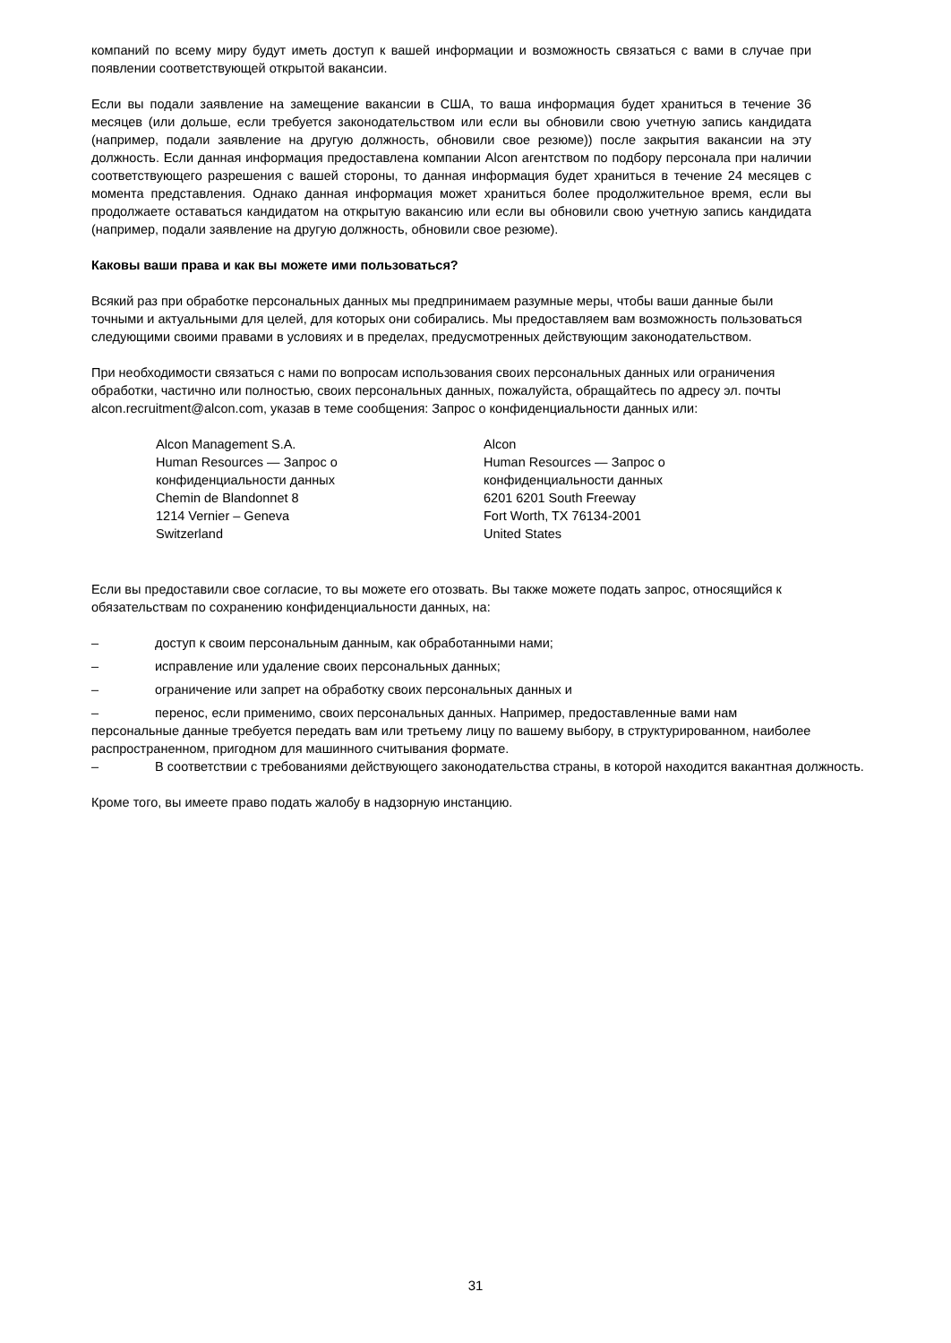компаний по всему миру будут иметь доступ к вашей информации и возможность связаться с вами в случае при появлении соответствующей открытой вакансии.
Если вы подали заявление на замещение вакансии в США, то ваша информация будет храниться в течение 36 месяцев (или дольше, если требуется законодательством или если вы обновили свою учетную запись кандидата (например, подали заявление на другую должность, обновили свое резюме)) после закрытия вакансии на эту должность. Если данная информация предоставлена компании Alcon агентством по подбору персонала при наличии соответствующего разрешения с вашей стороны, то данная информация будет храниться в течение 24 месяцев с момента представления. Однако данная информация может храниться более продолжительное время, если вы продолжаете оставаться кандидатом на открытую вакансию или если вы обновили свою учетную запись кандидата (например, подали заявление на другую должность, обновили свое резюме).
Каковы ваши права и как вы можете ими пользоваться?
Всякий раз при обработке персональных данных мы предпринимаем разумные меры, чтобы ваши данные были точными и актуальными для целей, для которых они собирались. Мы предоставляем вам возможность пользоваться следующими своими правами в условиях и в пределах, предусмотренных действующим законодательством.
При необходимости связаться с нами по вопросам использования своих персональных данных или ограничения обработки, частично или полностью, своих персональных данных, пожалуйста, обращайтесь по адресу эл. почты alcon.recruitment@alcon.com, указав в теме сообщения: Запрос о конфиденциальности данных или:
Alcon Management S.A.
Human Resources — Запрос о
конфиденциальности данных
Chemin de Blandonnet 8
1214 Vernier – Geneva
Switzerland
Alcon
Human Resources — Запрос о
конфиденциальности данных
6201 6201 South Freeway
Fort Worth, TX 76134-2001
United States
Если вы предоставили свое согласие, то вы можете его отозвать. Вы также можете подать запрос, относящийся к обязательствам по сохранению конфиденциальности данных, на:
– доступ к своим персональным данным, как обработанными нами;
– исправление или удаление своих персональных данных;
– ограничение или запрет на обработку своих персональных данных и
– перенос, если применимо, своих персональных данных. Например, предоставленные вами нам персональные данные требуется передать вам или третьему лицу по вашему выбору, в структурированном, наиболее распространенном, пригодном для машинного считывания формате.
– В соответствии с требованиями действующего законодательства страны, в которой находится вакантная должность.
Кроме того, вы имеете право подать жалобу в надзорную инстанцию.
31